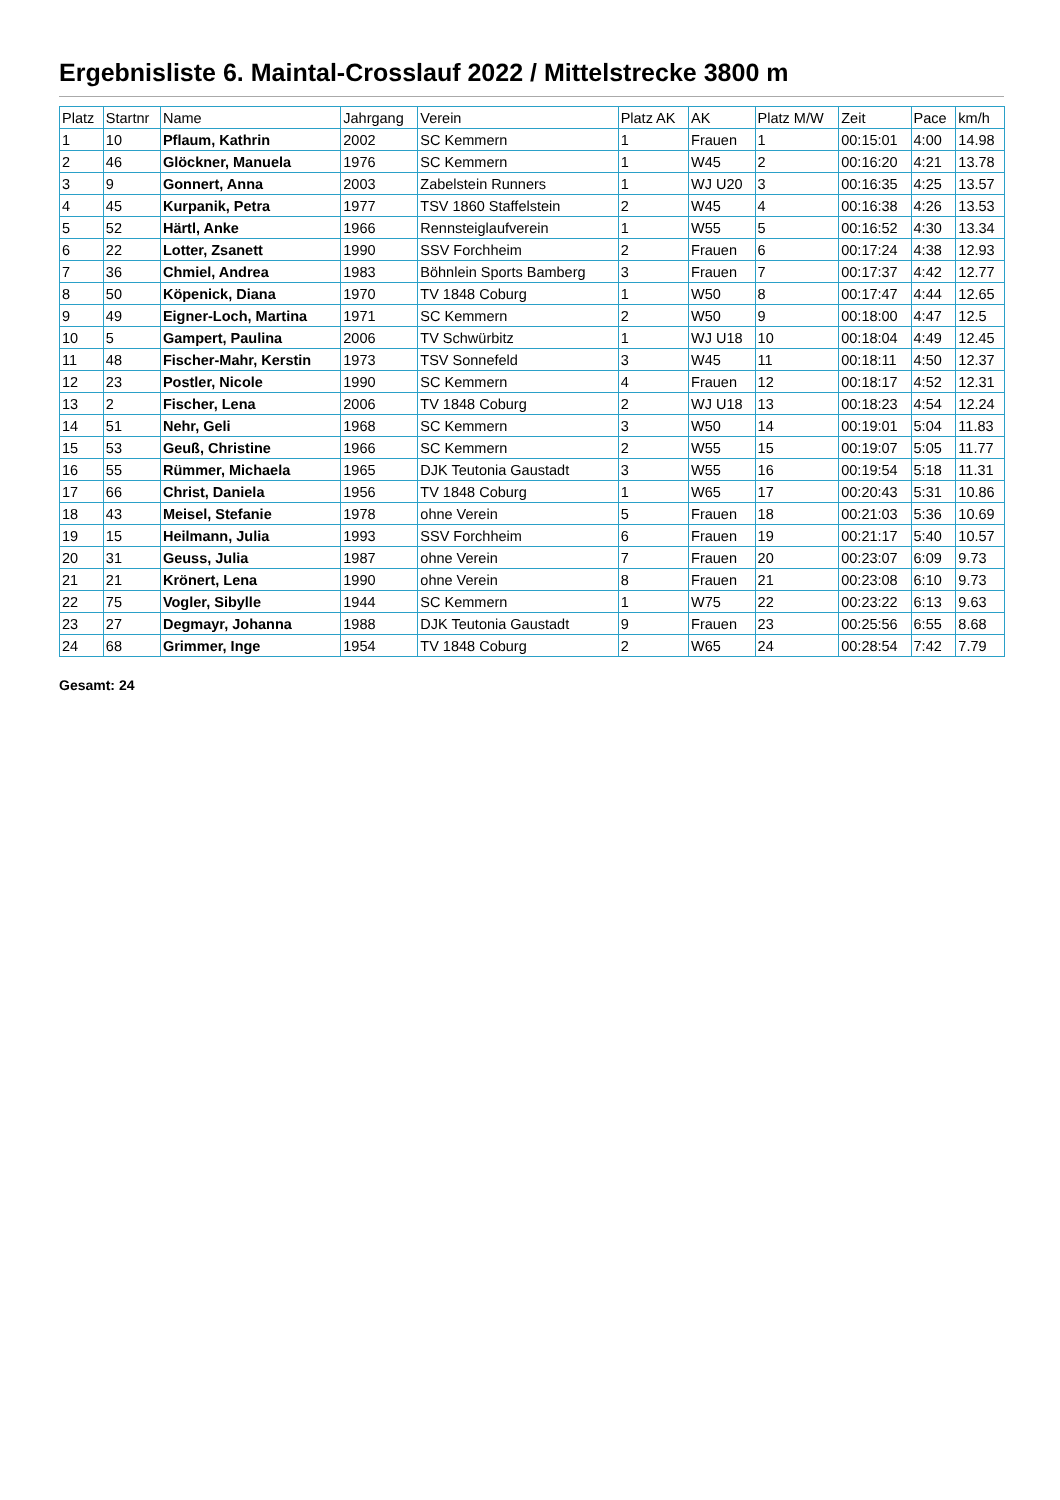Ergebnisliste 6. Maintal-Crosslauf 2022 / Mittelstrecke 3800 m
| Platz | Startnr | Name | Jahrgang | Verein | Platz AK | AK | Platz M/W | Zeit | Pace | km/h |
| --- | --- | --- | --- | --- | --- | --- | --- | --- | --- | --- |
| 1 | 10 | Pflaum, Kathrin | 2002 | SC Kemmern | 1 | Frauen | 1 | 00:15:01 | 4:00 | 14.98 |
| 2 | 46 | Glöckner, Manuela | 1976 | SC Kemmern | 1 | W45 | 2 | 00:16:20 | 4:21 | 13.78 |
| 3 | 9 | Gonnert, Anna | 2003 | Zabelstein Runners | 1 | WJ U20 | 3 | 00:16:35 | 4:25 | 13.57 |
| 4 | 45 | Kurpanik, Petra | 1977 | TSV 1860 Staffelstein | 2 | W45 | 4 | 00:16:38 | 4:26 | 13.53 |
| 5 | 52 | Härtl, Anke | 1966 | Rennsteiglaufverein | 1 | W55 | 5 | 00:16:52 | 4:30 | 13.34 |
| 6 | 22 | Lotter, Zsanett | 1990 | SSV Forchheim | 2 | Frauen | 6 | 00:17:24 | 4:38 | 12.93 |
| 7 | 36 | Chmiel, Andrea | 1983 | Böhnlein Sports Bamberg | 3 | Frauen | 7 | 00:17:37 | 4:42 | 12.77 |
| 8 | 50 | Köpenick, Diana | 1970 | TV 1848 Coburg | 1 | W50 | 8 | 00:17:47 | 4:44 | 12.65 |
| 9 | 49 | Eigner-Loch, Martina | 1971 | SC Kemmern | 2 | W50 | 9 | 00:18:00 | 4:47 | 12.5 |
| 10 | 5 | Gampert, Paulina | 2006 | TV Schwürbitz | 1 | WJ U18 | 10 | 00:18:04 | 4:49 | 12.45 |
| 11 | 48 | Fischer-Mahr, Kerstin | 1973 | TSV Sonnefeld | 3 | W45 | 11 | 00:18:11 | 4:50 | 12.37 |
| 12 | 23 | Postler, Nicole | 1990 | SC Kemmern | 4 | Frauen | 12 | 00:18:17 | 4:52 | 12.31 |
| 13 | 2 | Fischer, Lena | 2006 | TV 1848 Coburg | 2 | WJ U18 | 13 | 00:18:23 | 4:54 | 12.24 |
| 14 | 51 | Nehr, Geli | 1968 | SC Kemmern | 3 | W50 | 14 | 00:19:01 | 5:04 | 11.83 |
| 15 | 53 | Geuß, Christine | 1966 | SC Kemmern | 2 | W55 | 15 | 00:19:07 | 5:05 | 11.77 |
| 16 | 55 | Rümmer, Michaela | 1965 | DJK Teutonia Gaustadt | 3 | W55 | 16 | 00:19:54 | 5:18 | 11.31 |
| 17 | 66 | Christ, Daniela | 1956 | TV 1848 Coburg | 1 | W65 | 17 | 00:20:43 | 5:31 | 10.86 |
| 18 | 43 | Meisel, Stefanie | 1978 | ohne Verein | 5 | Frauen | 18 | 00:21:03 | 5:36 | 10.69 |
| 19 | 15 | Heilmann, Julia | 1993 | SSV Forchheim | 6 | Frauen | 19 | 00:21:17 | 5:40 | 10.57 |
| 20 | 31 | Geuss, Julia | 1987 | ohne Verein | 7 | Frauen | 20 | 00:23:07 | 6:09 | 9.73 |
| 21 | 21 | Krönert, Lena | 1990 | ohne Verein | 8 | Frauen | 21 | 00:23:08 | 6:10 | 9.73 |
| 22 | 75 | Vogler, Sibylle | 1944 | SC Kemmern | 1 | W75 | 22 | 00:23:22 | 6:13 | 9.63 |
| 23 | 27 | Degmayr, Johanna | 1988 | DJK Teutonia Gaustadt | 9 | Frauen | 23 | 00:25:56 | 6:55 | 8.68 |
| 24 | 68 | Grimmer, Inge | 1954 | TV 1848 Coburg | 2 | W65 | 24 | 00:28:54 | 7:42 | 7.79 |
Gesamt: 24